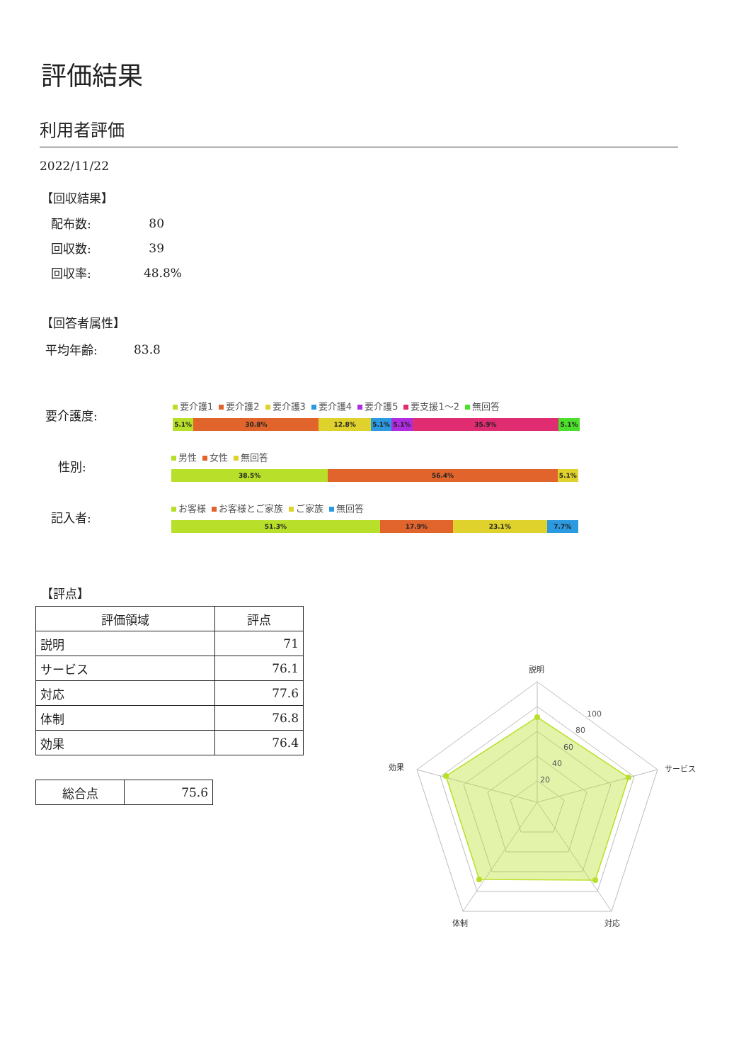評価結果
利用者評価
2022/11/22
【回収結果】
配布数: 80
回収数: 39
回収率: 48.8%
【回答者属性】
平均年齢: 83.8
要介護度:
要介護1 要介護2 要介護3 要介護4 要介護5 要支援1～2 無回答
5.1% 30.8% 12.8% 5.1% 5.1% 35.9% 5.1%
性別:
男性 女性 無回答
38.5% 56.4% 5.1%
記入者:
お客様 お客様とご家族 ご家族 無回答
51.3% 17.9% 23.1% 7.7%
【評点】
| 評価領域 | 評点 |
| --- | --- |
| 説明 | 71 |
| サービス | 76.1 |
| 対応 | 77.6 |
| 体制 | 76.8 |
| 効果 | 76.4 |
| 総合点 | 75.6 |
20
40
60
80
100
説明
サービス
対応
体制
効果